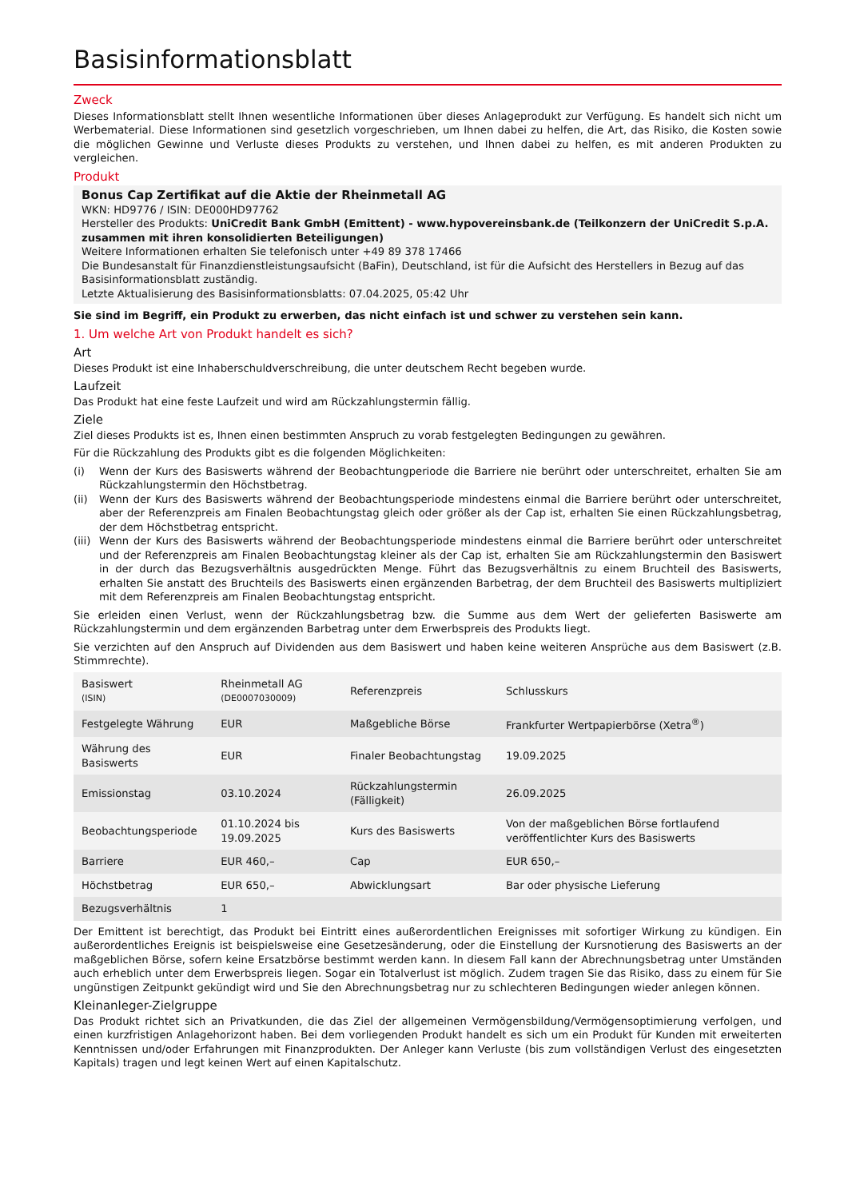Basisinformationsblatt
Zweck
Dieses Informationsblatt stellt Ihnen wesentliche Informationen über dieses Anlageprodukt zur Verfügung. Es handelt sich nicht um Werbematerial. Diese Informationen sind gesetzlich vorgeschrieben, um Ihnen dabei zu helfen, die Art, das Risiko, die Kosten sowie die möglichen Gewinne und Verluste dieses Produkts zu verstehen, und Ihnen dabei zu helfen, es mit anderen Produkten zu vergleichen.
Produkt
Bonus Cap Zertifikat auf die Aktie der Rheinmetall AG
WKN: HD9776 / ISIN: DE000HD97762
Hersteller des Produkts: UniCredit Bank GmbH (Emittent) - www.hypovereinsbank.de (Teilkonzern der UniCredit S.p.A. zusammen mit ihren konsolidierten Beteiligungen)
Weitere Informationen erhalten Sie telefonisch unter +49 89 378 17466
Die Bundesanstalt für Finanzdienstleistungsaufsicht (BaFin), Deutschland, ist für die Aufsicht des Herstellers in Bezug auf das Basisinformationsblatt zuständig.
Letzte Aktualisierung des Basisinformationsblatts: 07.04.2025, 05:42 Uhr
Sie sind im Begriff, ein Produkt zu erwerben, das nicht einfach ist und schwer zu verstehen sein kann.
1. Um welche Art von Produkt handelt es sich?
Art
Dieses Produkt ist eine Inhaberschuldverschreibung, die unter deutschem Recht begeben wurde.
Laufzeit
Das Produkt hat eine feste Laufzeit und wird am Rückzahlungstermin fällig.
Ziele
Ziel dieses Produkts ist es, Ihnen einen bestimmten Anspruch zu vorab festgelegten Bedingungen zu gewähren.
Für die Rückzahlung des Produkts gibt es die folgenden Möglichkeiten:
(i) Wenn der Kurs des Basiswerts während der Beobachtungperiode die Barriere nie berührt oder unterschreitet, erhalten Sie am Rückzahlungstermin den Höchstbetrag.
(ii) Wenn der Kurs des Basiswerts während der Beobachtungsperiode mindestens einmal die Barriere berührt oder unterschreitet, aber der Referenzpreis am Finalen Beobachtungstag gleich oder größer als der Cap ist, erhalten Sie einen Rückzahlungsbetrag, der dem Höchstbetrag entspricht.
(iii) Wenn der Kurs des Basiswerts während der Beobachtungsperiode mindestens einmal die Barriere berührt oder unterschreitet und der Referenzpreis am Finalen Beobachtungstag kleiner als der Cap ist, erhalten Sie am Rückzahlungstermin den Basiswert in der durch das Bezugsverhältnis ausgedrückten Menge. Führt das Bezugsverhältnis zu einem Bruchteil des Basiswerts, erhalten Sie anstatt des Bruchteils des Basiswerts einen ergänzenden Barbetrag, der dem Bruchteil des Basiswerts multipliziert mit dem Referenzpreis am Finalen Beobachtungstag entspricht.
Sie erleiden einen Verlust, wenn der Rückzahlungsbetrag bzw. die Summe aus dem Wert der gelieferten Basiswerte am Rückzahlungstermin und dem ergänzenden Barbetrag unter dem Erwerbspreis des Produkts liegt.
Sie verzichten auf den Anspruch auf Dividenden aus dem Basiswert und haben keine weiteren Ansprüche aus dem Basiswert (z.B. Stimmrechte).
| Basiswert (ISIN) | Rheinmetall AG (DE0007030009) | Referenzpreis | Schlusskurs |
| Festgelegte Währung | EUR | Maßgebliche Börse | Frankfurter Wertpapierbörse (Xetra<sup>®</sup>) |
| Währung des Basiswerts | EUR | Finaler Beobachtungstag | 19.09.2025 |
| Emissionstag | 03.10.2024 | Rückzahlungstermin (Fälligkeit) | 26.09.2025 |
| Beobachtungsperiode | 01.10.2024 bis 19.09.2025 | Kurs des Basiswerts | Von der maßgeblichen Börse fortlaufend veröffentlichter Kurs des Basiswerts |
| Barriere | EUR 460,– | Cap | EUR 650,– |
| Höchstbetrag | EUR 650,– | Abwicklungsart | Bar oder physische Lieferung |
| Bezugsverhältnis | 1 | | |
Der Emittent ist berechtigt, das Produkt bei Eintritt eines außerordentlichen Ereignisses mit sofortiger Wirkung zu kündigen. Ein außerordentliches Ereignis ist beispielsweise eine Gesetzesänderung, oder die Einstellung der Kursnotierung des Basiswerts an der maßgeblichen Börse, sofern keine Ersatzbörse bestimmt werden kann. In diesem Fall kann der Abrechnungsbetrag unter Umständen auch erheblich unter dem Erwerbspreis liegen. Sogar ein Totalverlust ist möglich. Zudem tragen Sie das Risiko, dass zu einem für Sie ungünstigen Zeitpunkt gekündigt wird und Sie den Abrechnungsbetrag nur zu schlechteren Bedingungen wieder anlegen können.
Kleinanleger-Zielgruppe
Das Produkt richtet sich an Privatkunden, die das Ziel der allgemeinen Vermögensbildung/Vermögensoptimierung verfolgen, und einen kurzfristigen Anlagehorizont haben. Bei dem vorliegenden Produkt handelt es sich um ein Produkt für Kunden mit erweiterten Kenntnissen und/oder Erfahrungen mit Finanzprodukten. Der Anleger kann Verluste (bis zum vollständigen Verlust des eingesetzten Kapitals) tragen und legt keinen Wert auf einen Kapitalschutz.